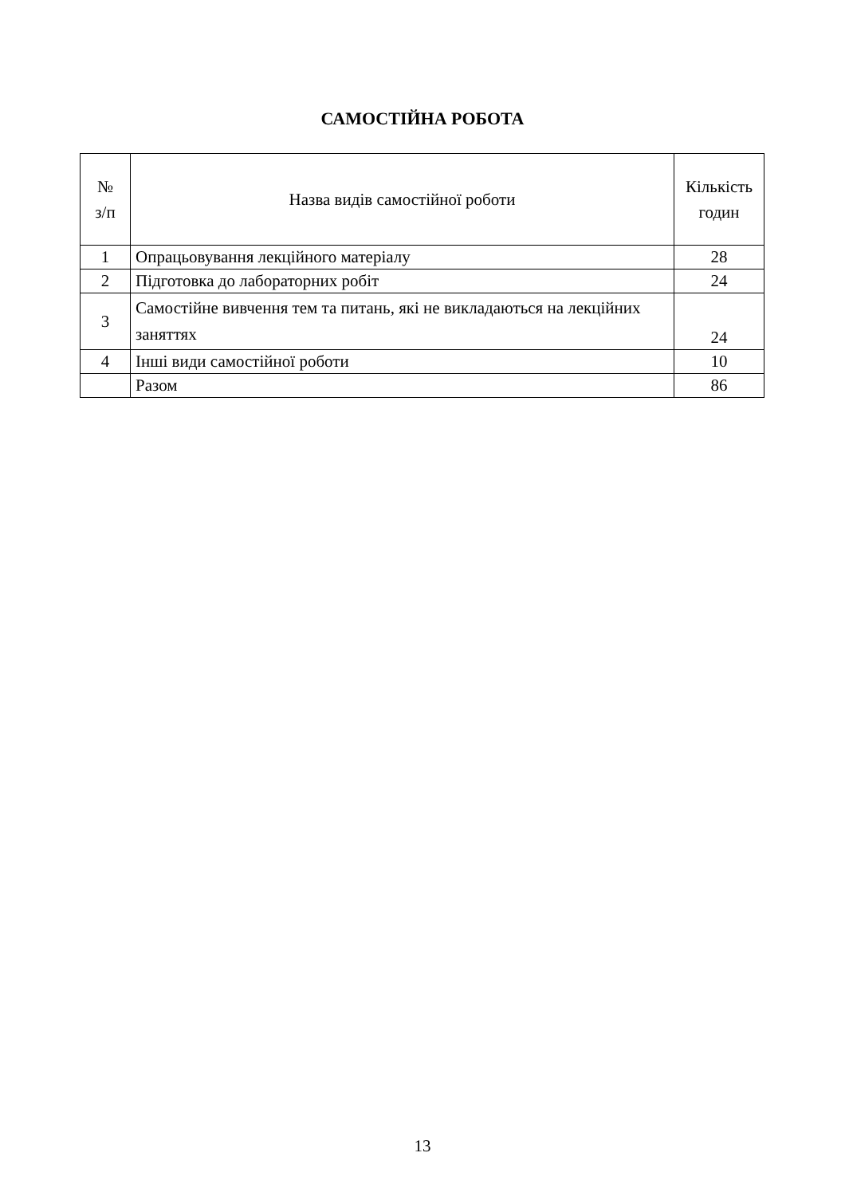САМОСТІЙНА РОБОТА
| № з/п | Назва видів самостійної роботи | Кількість годин |
| --- | --- | --- |
| 1 | Опрацьовування лекційного матеріалу | 28 |
| 2 | Підготовка до лабораторних робіт | 24 |
| 3 | Самостійне вивчення тем та питань, які не викладаються на лекційних заняттях | 24 |
| 4 | Інші види самостійної роботи | 10 |
| | Разом | 86 |
13